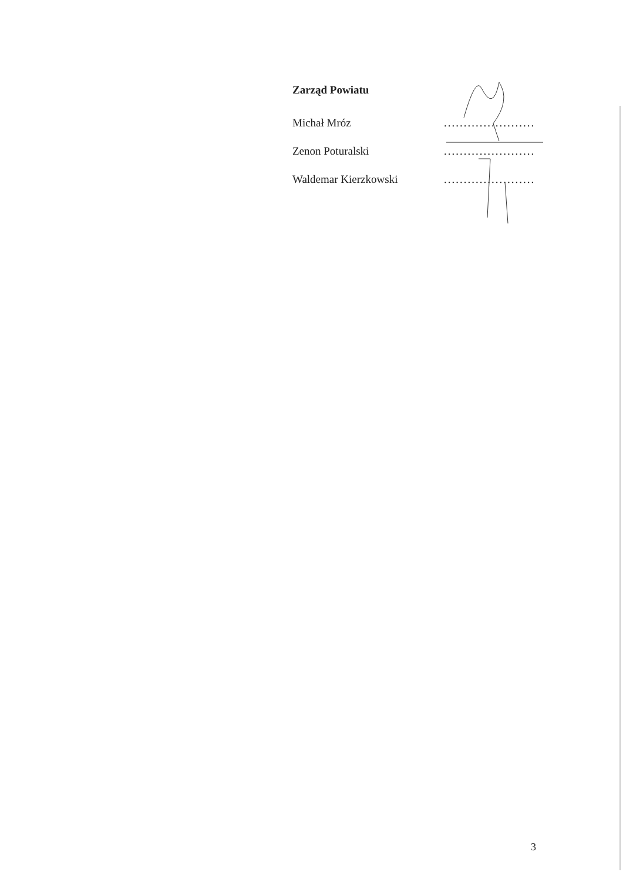Zarząd Powiatu
Michał Mróz.......................
Zenon Poturalski.......................
Waldemar Kierzkowski.......................
3